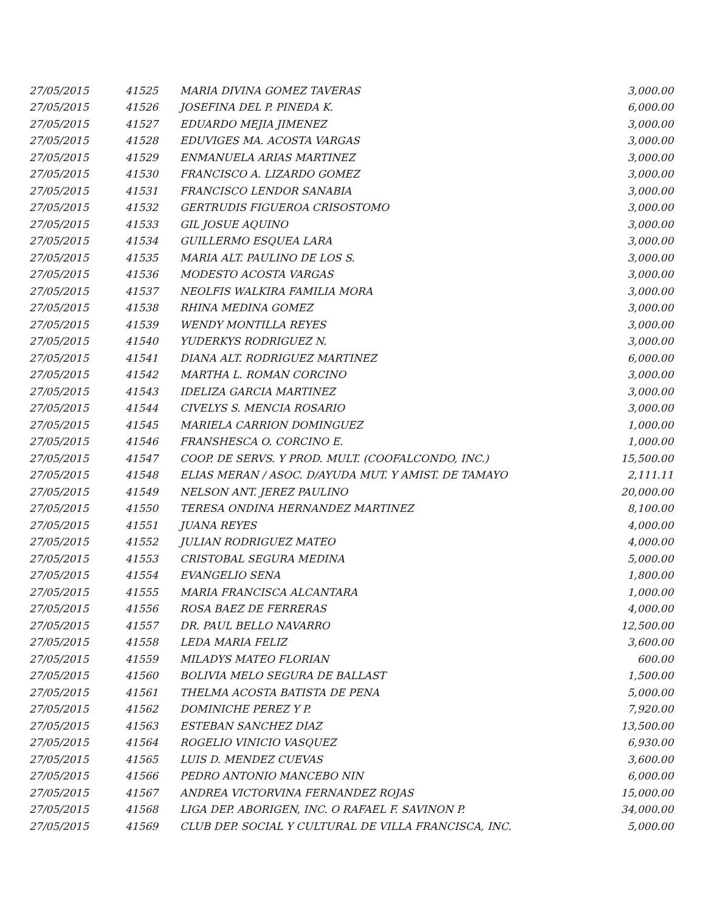| 27/05/2015 | 41525 | MARIA DIVINA GOMEZ TAVERAS | 3,000.00 |
| 27/05/2015 | 41526 | JOSEFINA DEL P. PINEDA K. | 6,000.00 |
| 27/05/2015 | 41527 | EDUARDO MEJIA JIMENEZ | 3,000.00 |
| 27/05/2015 | 41528 | EDUVIGES MA. ACOSTA VARGAS | 3,000.00 |
| 27/05/2015 | 41529 | ENMANUELA ARIAS MARTINEZ | 3,000.00 |
| 27/05/2015 | 41530 | FRANCISCO A. LIZARDO GOMEZ | 3,000.00 |
| 27/05/2015 | 41531 | FRANCISCO LENDOR SANABIA | 3,000.00 |
| 27/05/2015 | 41532 | GERTRUDIS FIGUEROA CRISOSTOMO | 3,000.00 |
| 27/05/2015 | 41533 | GIL JOSUE AQUINO | 3,000.00 |
| 27/05/2015 | 41534 | GUILLERMO ESQUEA LARA | 3,000.00 |
| 27/05/2015 | 41535 | MARIA ALT. PAULINO DE LOS S. | 3,000.00 |
| 27/05/2015 | 41536 | MODESTO ACOSTA VARGAS | 3,000.00 |
| 27/05/2015 | 41537 | NEOLFIS WALKIRA FAMILIA MORA | 3,000.00 |
| 27/05/2015 | 41538 | RHINA MEDINA GOMEZ | 3,000.00 |
| 27/05/2015 | 41539 | WENDY MONTILLA REYES | 3,000.00 |
| 27/05/2015 | 41540 | YUDERKYS RODRIGUEZ N. | 3,000.00 |
| 27/05/2015 | 41541 | DIANA ALT. RODRIGUEZ MARTINEZ | 6,000.00 |
| 27/05/2015 | 41542 | MARTHA L. ROMAN CORCINO | 3,000.00 |
| 27/05/2015 | 41543 | IDELIZA GARCIA MARTINEZ | 3,000.00 |
| 27/05/2015 | 41544 | CIVELYS S. MENCIA ROSARIO | 3,000.00 |
| 27/05/2015 | 41545 | MARIELA CARRION DOMINGUEZ | 1,000.00 |
| 27/05/2015 | 41546 | FRANSHESCA O. CORCINO E. | 1,000.00 |
| 27/05/2015 | 41547 | COOP. DE SERVS. Y PROD. MULT. (COOFALCONDO, INC.) | 15,500.00 |
| 27/05/2015 | 41548 | ELIAS MERAN / ASOC. D/AYUDA MUT. Y AMIST. DE TAMAYO | 2,111.11 |
| 27/05/2015 | 41549 | NELSON ANT. JEREZ PAULINO | 20,000.00 |
| 27/05/2015 | 41550 | TERESA ONDINA HERNANDEZ MARTINEZ | 8,100.00 |
| 27/05/2015 | 41551 | JUANA REYES | 4,000.00 |
| 27/05/2015 | 41552 | JULIAN RODRIGUEZ MATEO | 4,000.00 |
| 27/05/2015 | 41553 | CRISTOBAL SEGURA MEDINA | 5,000.00 |
| 27/05/2015 | 41554 | EVANGELIO SENA | 1,800.00 |
| 27/05/2015 | 41555 | MARIA FRANCISCA ALCANTARA | 1,000.00 |
| 27/05/2015 | 41556 | ROSA BAEZ DE FERRERAS | 4,000.00 |
| 27/05/2015 | 41557 | DR. PAUL BELLO NAVARRO | 12,500.00 |
| 27/05/2015 | 41558 | LEDA MARIA FELIZ | 3,600.00 |
| 27/05/2015 | 41559 | MILADYS MATEO FLORIAN | 600.00 |
| 27/05/2015 | 41560 | BOLIVIA MELO SEGURA DE BALLAST | 1,500.00 |
| 27/05/2015 | 41561 | THELMA ACOSTA BATISTA DE PENA | 5,000.00 |
| 27/05/2015 | 41562 | DOMINICHE PEREZ Y P. | 7,920.00 |
| 27/05/2015 | 41563 | ESTEBAN SANCHEZ DIAZ | 13,500.00 |
| 27/05/2015 | 41564 | ROGELIO VINICIO VASQUEZ | 6,930.00 |
| 27/05/2015 | 41565 | LUIS D. MENDEZ CUEVAS | 3,600.00 |
| 27/05/2015 | 41566 | PEDRO ANTONIO MANCEBO NIN | 6,000.00 |
| 27/05/2015 | 41567 | ANDREA VICTORVINA FERNANDEZ ROJAS | 15,000.00 |
| 27/05/2015 | 41568 | LIGA DEP. ABORIGEN, INC. O RAFAEL F. SAVINON P. | 34,000.00 |
| 27/05/2015 | 41569 | CLUB DEP. SOCIAL Y CULTURAL DE VILLA FRANCISCA, INC. | 5,000.00 |